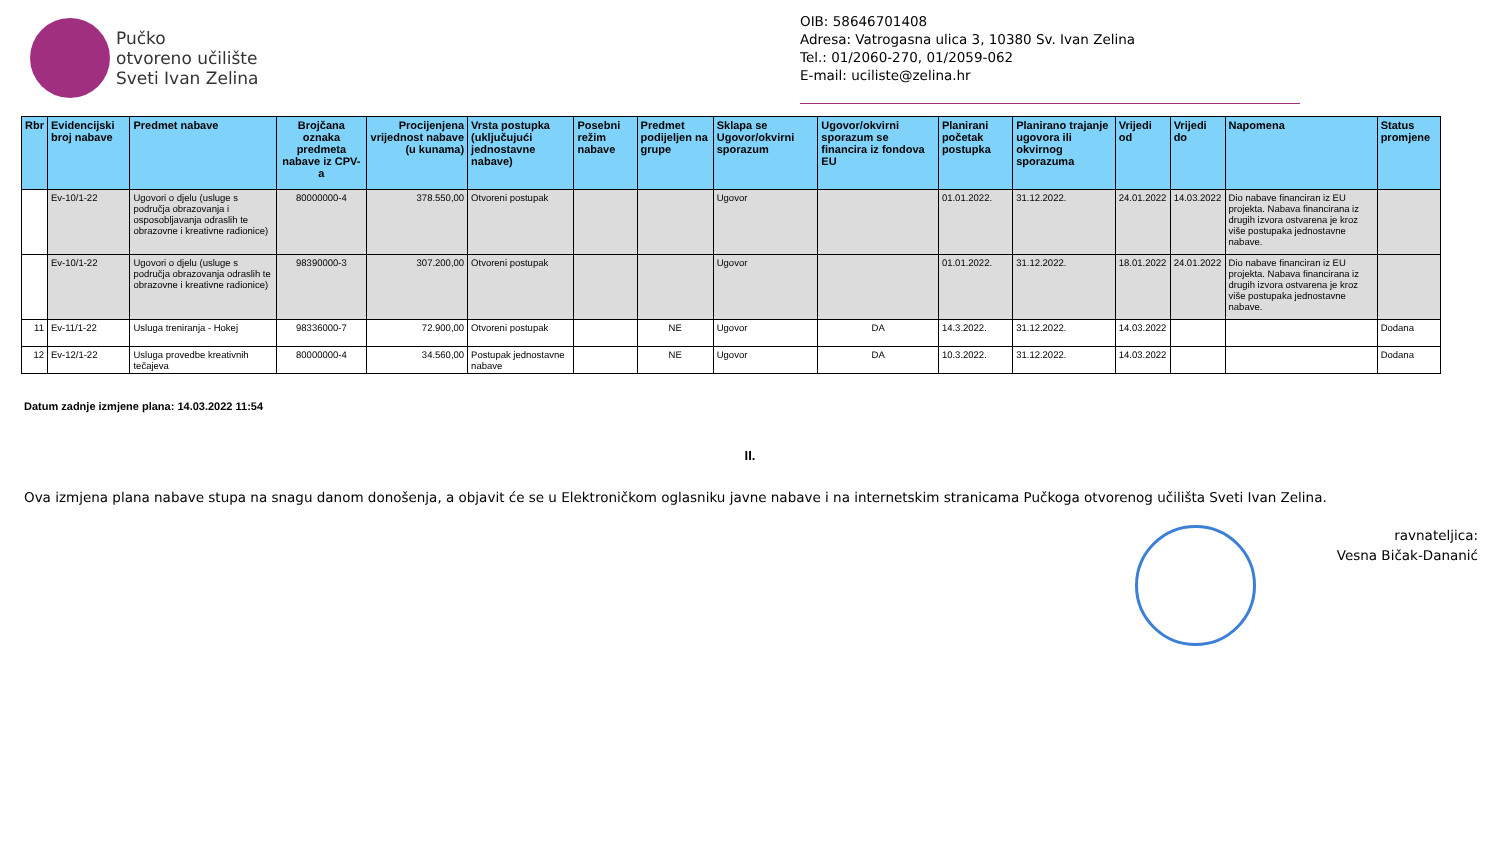Pučko
otvoreno učilište
Sveti Ivan Zelina
OIB: 58646701408
Adresa: Vatrogasna ulica 3, 10380 Sv. Ivan Zelina
Tel.: 01/2060-270, 01/2059-062
E-mail: uciliste@zelina.hr
| Rbr | Evidencijski broj nabave | Predmet nabave | Brojčana oznaka predmeta nabave iz CPV-a | Procijenjena vrijednost nabave (u kunama) | Vrsta postupka (uključujući jednostavne nabave) | Posebni režim nabave | Predmet podijeljen na grupe | Sklapa se Ugovor/okvirni sporazum | Ugovor/okvirni sporazum se financira iz fondova EU | Planirani početak postupka | Planirano trajanje ugovora ili okvirnog sporazuma | Vrijedi od | Vrijedi do | Napomena | Status promjene |
| --- | --- | --- | --- | --- | --- | --- | --- | --- | --- | --- | --- | --- | --- | --- | --- |
| | Ev-10/1-22 | Ugovori o djelu (usluge s područja obrazovanja i osposobljavanja odraslih te obrazovne i kreativne radionice) | 80000000-4 | 378.550,00 | Otvoreni postupak | | | Ugovor | | 01.01.2022. | 31.12.2022. | 24.01.2022 | 14.03.2022 | Dio nabave financiran iz EU projekta. Nabava financirana iz drugih izvora ostvarena je kroz više postupaka jednostavne nabave. | |
| | Ev-10/1-22 | Ugovori o djelu (usluge s područja obrazovanja odraslih te obrazovne i kreativne radionice) | 98390000-3 | 307.200,00 | Otvoreni postupak | | | Ugovor | | 01.01.2022. | 31.12.2022. | 18.01.2022 | 24.01.2022 | Dio nabave financiran iz EU projekta. Nabava financirana iz drugih izvora ostvarena je kroz više postupaka jednostavne nabave. | |
| 11 | Ev-11/1-22 | Usluga treniranja - Hokej | 98336000-7 | 72.900,00 | Otvoreni postupak | | NE | Ugovor | DA | 14.3.2022. | 31.12.2022. | 14.03.2022 | | | Dodana |
| 12 | Ev-12/1-22 | Usluga provedbe kreativnih tečajeva | 80000000-4 | 34.560,00 | Postupak jednostavne nabave | | NE | Ugovor | DA | 10.3.2022. | 31.12.2022. | 14.03.2022 | | | Dodana |
Datum zadnje izmjene plana: 14.03.2022 11:54
II.
Ova izmjena plana nabave stupa na snagu danom donošenja, a objavit će se u Elektroničkom oglasniku javne nabave i na internetskim stranicama Pučkoga otvorenog učilišta Sveti Ivan Zelina.
ravnateljica:
Vesna Bičak-Dananić